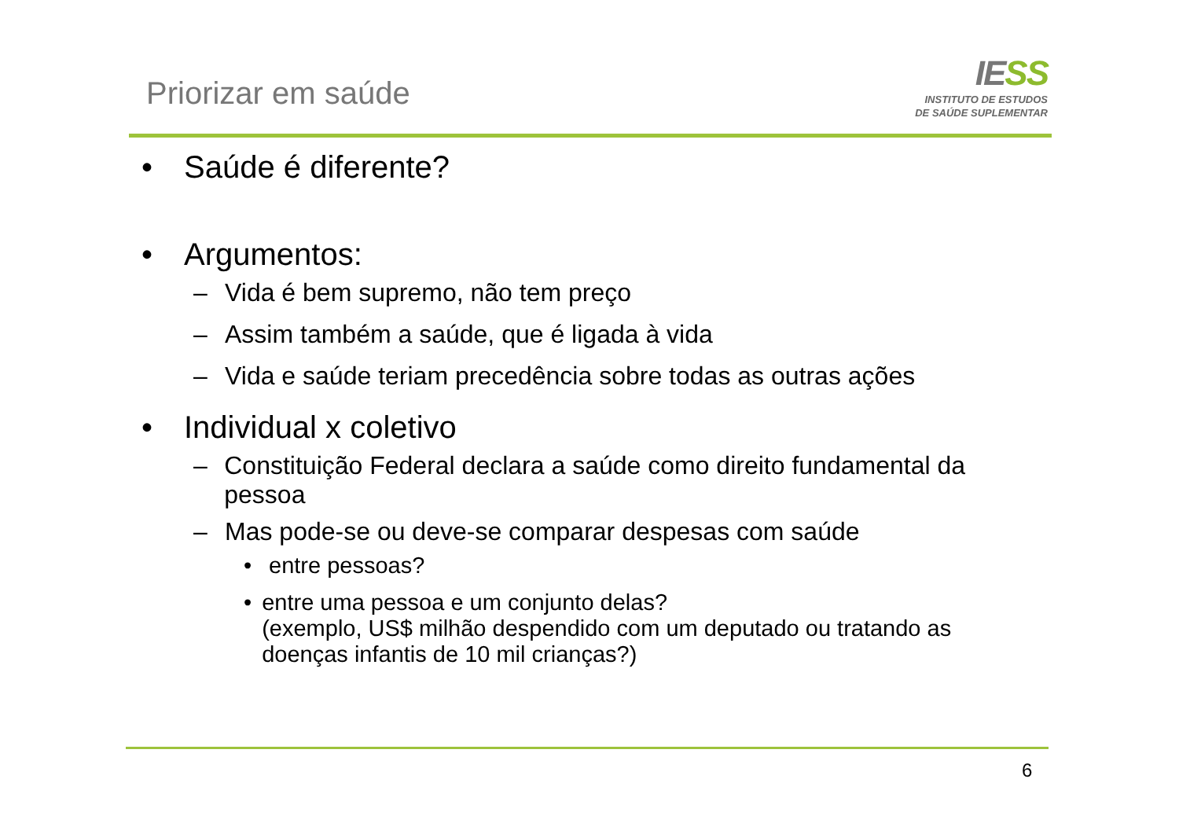Priorizar em saúde
IESS
INSTITUTO DE ESTUDOS
DE SAÚDE SUPLEMENTAR
• Saúde é diferente?
• Argumentos:
– Vida é bem supremo, não tem preço
– Assim também a saúde, que é ligada à vida
– Vida e saúde teriam precedência sobre todas as outras ações
• Individual x coletivo
– Constituição Federal declara a saúde como direito fundamental da pessoa
– Mas pode-se ou deve-se comparar despesas com saúde
• entre pessoas?
• entre uma pessoa e um conjunto delas?
(exemplo, US$ milhão despendido com um deputado ou tratando as doenças infantis de 10 mil crianças?)
6